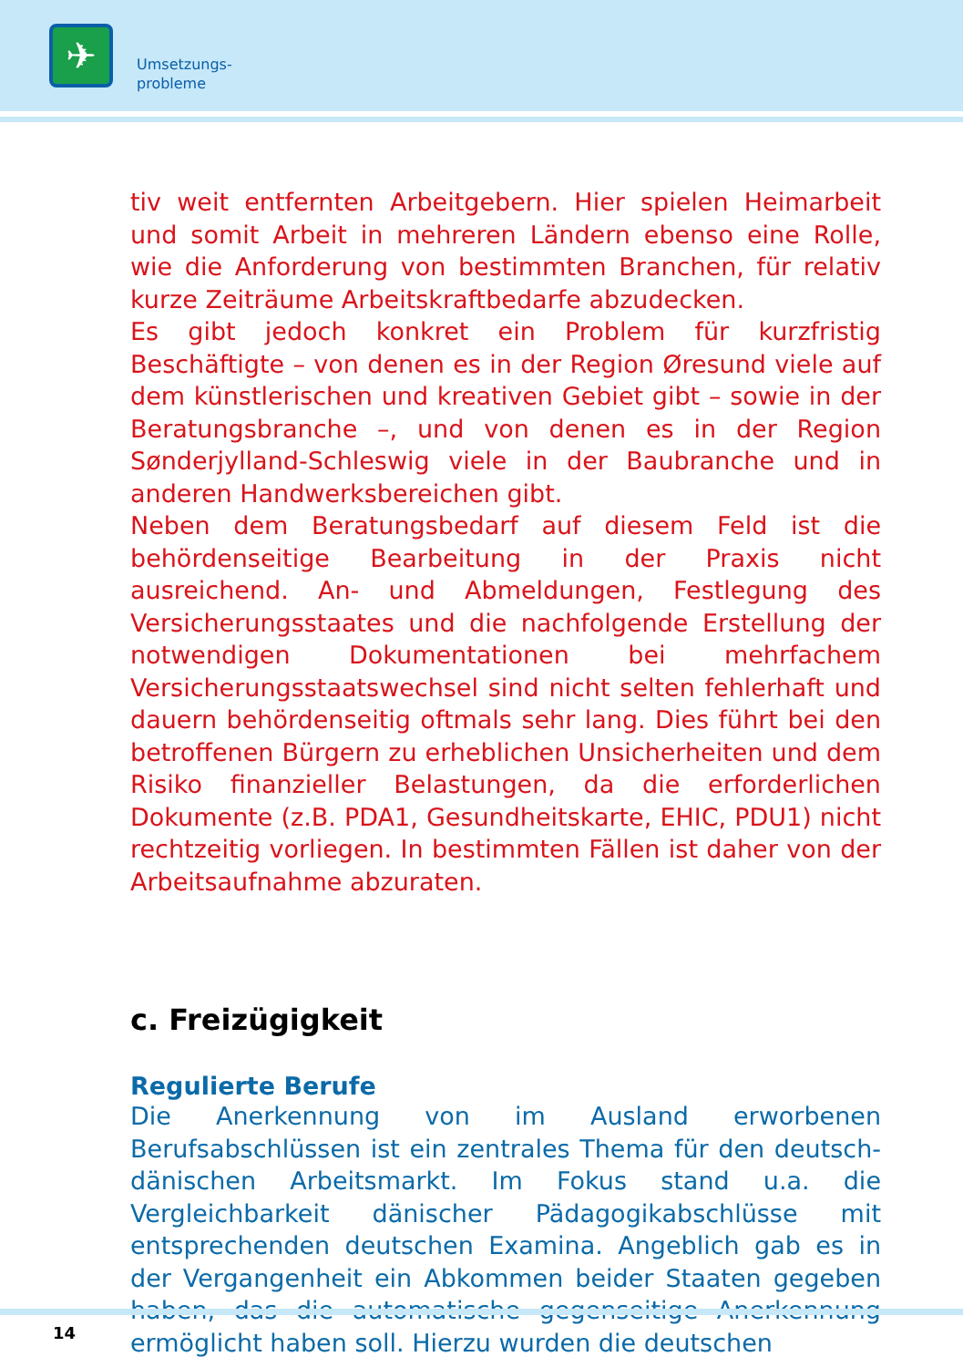✈
Umsetzungs-
probleme
tiv weit entfernten Arbeitgebern. Hier spielen Heimarbeit und somit Arbeit in mehreren Ländern ebenso eine Rolle, wie die Anforderung von bestimmten Branchen, für relativ kurze Zeiträume Arbeitskraftbedarfe abzudecken.
Es gibt jedoch konkret ein Problem für kurzfristig Beschäftigte – von denen es in der Region Øresund viele auf dem künstlerischen und kreativen Gebiet gibt – sowie in der Beratungsbranche –, und von denen es in der Region Sønderjylland-Schleswig viele in der Baubranche und in anderen Handwerksbereichen gibt.
Neben dem Beratungsbedarf auf diesem Feld ist die behördenseitige Bearbeitung in der Praxis nicht ausreichend. An- und Abmeldungen, Festlegung des Versicherungsstaates und die nachfolgende Erstellung der notwendigen Dokumentationen bei mehrfachem Versicherungsstaatswechsel sind nicht selten fehlerhaft und dauern behördenseitig oftmals sehr lang. Dies führt bei den betroffenen Bürgern zu erheblichen Unsicherheiten und dem Risiko finanzieller Belastungen, da die erforderlichen Dokumente (z.B. PDA1, Gesundheitskarte, EHIC, PDU1) nicht rechtzeitig vorliegen. In bestimmten Fällen ist daher von der Arbeitsaufnahme abzuraten.
c. Freizügigkeit
Regulierte Berufe
Die Anerkennung von im Ausland erworbenen Berufsabschlüssen ist ein zentrales Thema für den deutsch-dänischen Arbeitsmarkt. Im Fokus stand u.a. die Vergleichbarkeit dänischer Pädagogikabschlüsse mit entsprechenden deutschen Examina. Angeblich gab es in der Vergangenheit ein Abkommen beider Staaten gegeben haben, das die automatische gegenseitige Anerkennung ermöglicht haben soll. Hierzu wurden die deutschen
14